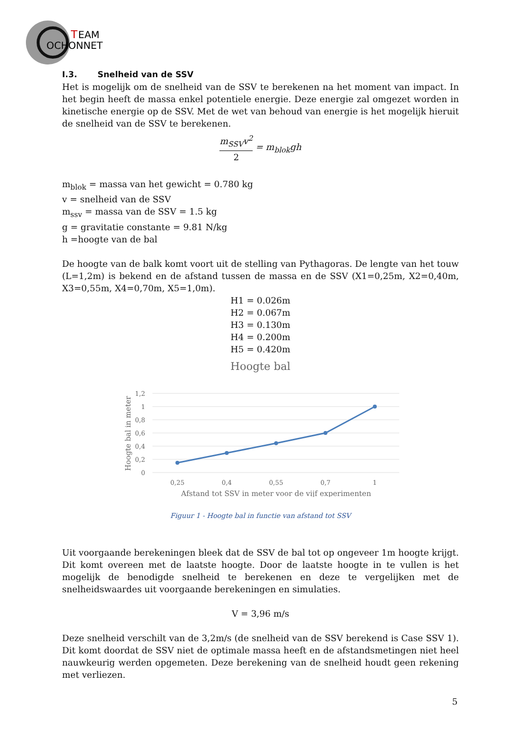T
EAM
OCHONNET
I.3. Snelheid van de SSV
Het is mogelijk om de snelheid van de SSV te berekenen na het moment van impact. In het begin heeft de massa enkel potentiele energie. Deze energie zal omgezet worden in kinetische energie op de SSV. Met de wet van behoud van energie is het mogelijk hieruit de snelheid van de SSV te berekenen.
m<sub>SSV</sub>v<sup>2</sup> 2 = m<sub>blok</sub>gh
m<sub>blok</sub> = massa van het gewicht = 0.780 kg
v = snelheid van de SSV
m<sub>ssv</sub> = massa van de SSV = 1.5 kg
g = gravitatie constante = 9.81 N/kg
h =hoogte van de bal
De hoogte van de balk komt voort uit de stelling van Pythagoras. De lengte van het touw (L=1,2m) is bekend en de afstand tussen de massa en de SSV (X1=0,25m, X2=0,40m, X3=0,55m, X4=0,70m, X5=1,0m).
H1 = 0.026m
H2 = 0.067m
H3 = 0.130m
H4 = 0.200m
H5 = 0.420m
Hoogte bal
1,2
1
0,8
0,6
0,4
0,2
0
Hoogte bal in meter
0,25
0,4
0,55
0,7
1
Afstand tot SSV in meter voor de vijf experimenten
Figuur 1 - Hoogte bal in functie van afstand tot SSV
Uit voorgaande berekeningen bleek dat de SSV de bal tot op ongeveer 1m hoogte krijgt. Dit komt overeen met de laatste hoogte. Door de laatste hoogte in te vullen is het mogelijk de benodigde snelheid te berekenen en deze te vergelijken met de snelheidswaardes uit voorgaande berekeningen en simulaties.
V = 3,96 m/s
Deze snelheid verschilt van de 3,2m/s (de snelheid van de SSV berekend is Case SSV 1). Dit komt doordat de SSV niet de optimale massa heeft en de afstandsmetingen niet heel nauwkeurig werden opgemeten. Deze berekening van de snelheid houdt geen rekening met verliezen.
5